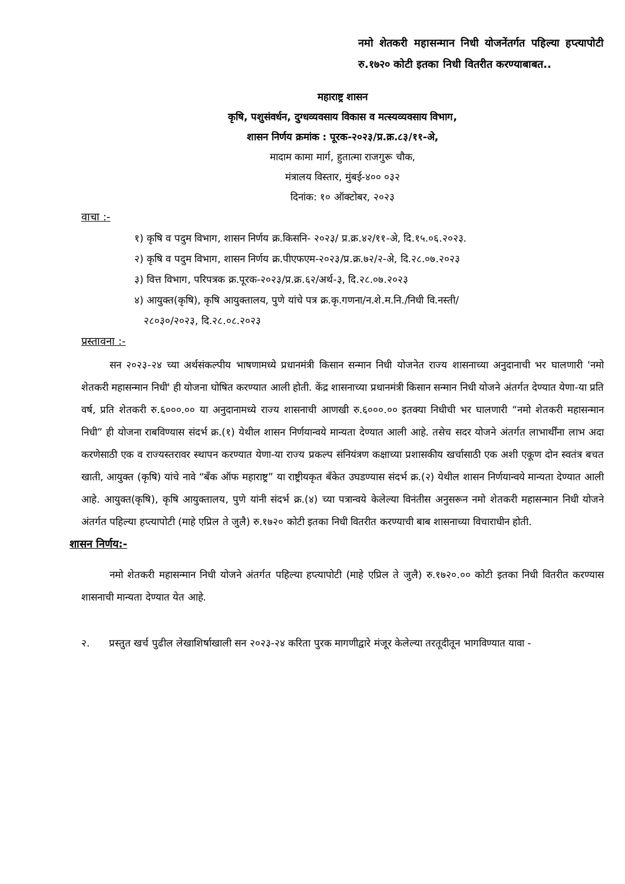नमो शेतकरी महासन्मान निधी योजनेंतर्गत पहिल्या हप्त्यापोटी रु.१७२० कोटी इतका निधी वितरीत करण्याबाबत..
महाराष्ट्र शासन
कृषि, पशुसंवर्धन, दुग्धव्यवसाय विकास व मत्स्यव्यवसाय विभाग,
शासन निर्णय क्रमांक : पूरक-२०२३/प्र.क्र.८३/११-अे,
मादाम कामा मार्ग, हुतात्मा राजगुरू चौक,
मंत्रालय विस्तार, मुंबई-४०० ०३२
दिनांक: १० ऑक्टोबर, २०२३
वाचा :-
१) कृषि व पदुम विभाग, शासन निर्णय क्र.किसनि- २०२३/ प्र.क्र.४२/११-अे, दि.१५.०६.२०२३.
२) कृषि व पदुम विभाग, शासन निर्णय क्र.पीएफएम-२०२३/प्र.क्र.७२/२-अे, दि.२८.०७.२०२३
३) वित्त विभाग, परिपत्रक क्र.पूरक-२०२३/प्र.क्र.६२/अर्थ-३, दि.२८.०७.२०२३
४) आयुक्त(कृषि), कृषि आयुक्तालय, पुणे यांचे पत्र क्र.कृ.गणना/न.शे.म.नि./निधी वि.नस्ती/
२८०३०/२०२३, दि.२८.०८.२०२३
प्रस्तावना :-
सन २०२३-२४ च्या अर्थसंकल्पीय भाषणामध्ये प्रधानमंत्री किसान सन्मान निधी योजनेत राज्य शासनाच्या अनुदानाची भर घालणारी 'नमो शेतकरी महासन्मान निधी' ही योजना घोषित करण्यात आली होती. केंद्र शासनाच्या प्रधानमंत्री किसान सन्मान निधी योजने अंतर्गत देण्यात येणा-या प्रति वर्ष, प्रति शेतकरी रु.६०००.०० या अनुदानामध्ये राज्य शासनाची आणखी रु.६०००.०० इतक्या निधीची भर घालणारी “नमो शेतकरी महासन्मान निधी” ही योजना राबविण्यास संदर्भ क्र.(१) येथील शासन निर्णयान्वये मान्यता देण्यात आली आहे. तसेच सदर योजने अंतर्गत लाभार्थींना लाभ अदा करणेसाठी एक व राज्यस्तरावर स्थापन करण्यात येणा-या राज्य प्रकल्प संनियंत्रण कक्षाच्या प्रशासकीय खर्चासाठी एक अशी एकूण दोन स्वतंत्र बचत खाती, आयुक्त (कृषि) यांचे नावे “बँक ऑफ महाराष्ट्र” या राष्ट्रीयकृत बँकेत उघडण्यास संदर्भ क्र.(२) येथील शासन निर्णयान्वये मान्यता देण्यात आली आहे. आयुक्त(कृषि), कृषि आयुक्तालय, पुणे यांनी संदर्भ क्र.(४) च्या पत्रान्वये केलेल्या विनंतीस अनुसरून नमो शेतकरी महासन्मान निधी योजने अंतर्गत पहिल्या हप्त्यापोटी (माहे एप्रिल ते जुलै) रु.१७२० कोटी इतका निधी वितरीत करण्याची बाब शासनाच्या विचाराधीन होती.
शासन निर्णय:-
नमो शेतकरी महासन्मान निधी योजने अंतर्गत पहिल्या हप्त्यापोटी (माहे एप्रिल ते जुलै) रु.१७२०.०० कोटी इतका निधी वितरीत करण्यास शासनाची मान्यता देण्यात येत आहे.
२. प्रस्तुत खर्च पुढील लेखाशिर्षाखाली सन २०२३-२४ करिता पुरक मागणीद्वारे मंजूर केलेल्या तरतूदीतून भागविण्यात यावा -